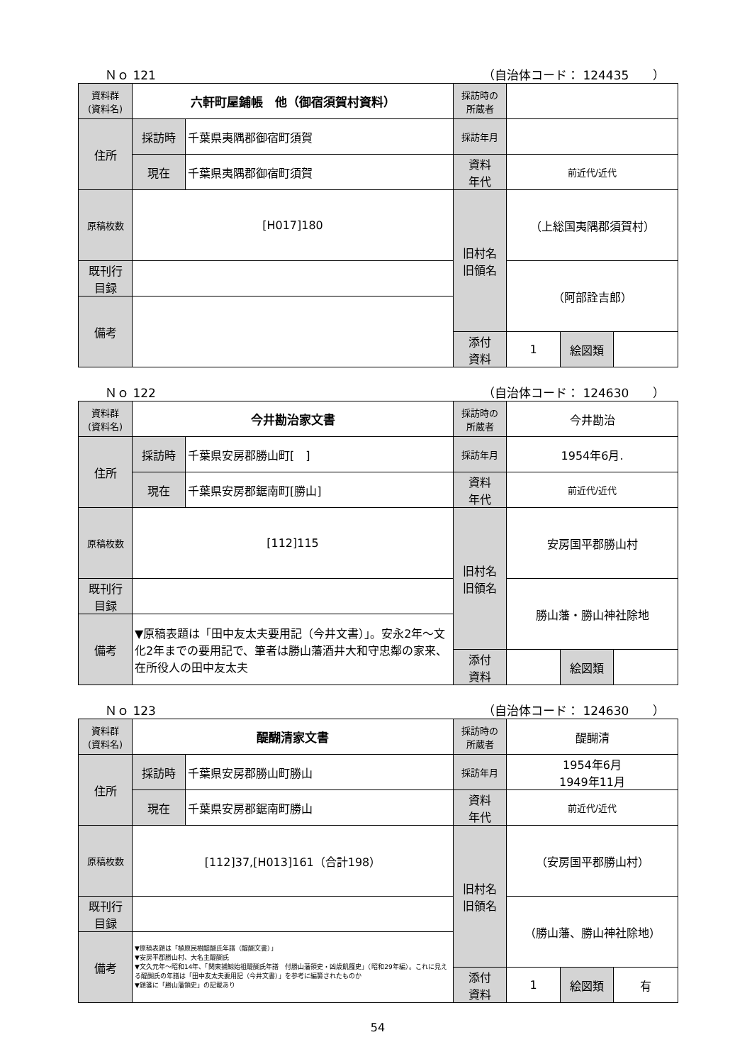Ｎｏ 121 （自治体コード： 124435　　）
| 資料群 (資料名) | 六軒町屋鋪帳 他（御宿須賀村資料） | | 採訪時の 所蔵者 | | | |
| 住所 | 採訪時 | 千葉県夷隅郡御宿町須賀 | 採訪年月 | | | |
| | 現在 | 千葉県夷隅郡御宿町須賀 | 資料 年代 | 前近代/近代 | | |
| 原稿枚数 | [H017]180 | | 旧村名 旧領名 | （上総国夷隅郡須賀村） | | |
| 既刊行 目録 | | | | （阿部詮吉郎） | | |
| 備考 | | | | | | |
| | | | 添付 資料 | 1 | 絵図類 | |
Ｎｏ 122 （自治体コード： 124630　　）
| 資料群 (資料名) | 今井勘治家文書 | | 採訪時の 所蔵者 | 今井勘治 | | |
| 住所 | 採訪時 | 千葉県安房郡勝山町[ ] | 採訪年月 | 1954年6月. | | |
| | 現在 | 千葉県安房郡鋸南町[勝山] | 資料 年代 | 前近代/近代 | | |
| 原稿枚数 | [112]115 | | 旧村名 旧領名 | 安房国平郡勝山村 | | |
| 既刊行 目録 | | | | 勝山藩・勝山神社除地 | | |
| 備考 | ▼原稿表題は「田中友太夫要用記（今井文書）」。安永2年～文化2年までの要用記で、筆者は勝山藩酒井大和守忠鄰の家来、在所役人の田中友太夫 | | | | | |
| | | | 添付 資料 | | 絵図類 | |
Ｎｏ 123 （自治体コード： 124630　　）
| 資料群 (資料名) | 醍醐清家文書 | | 採訪時の 所蔵者 | 醍醐清 | | |
| 住所 | 採訪時 | 千葉県安房郡勝山町勝山 | 採訪年月 | 1954年6月 1949年11月 | | |
| | 現在 | 千葉県安房郡鋸南町勝山 | 資料 年代 | 前近代/近代 | | |
| 原稿枚数 | [112]37,[H013]161（合計198） | | 旧村名 旧領名 | （安房国平郡勝山村） | | |
| 既刊行 目録 | | | | （勝山藩、勝山神社除地） | | |
| 備考 | ▼原稿表題は「植原民樹醍醐氏年譜（醍醐文書）」 ▼安房平郡勝山村、大名主醍醐氏 ▼文久元年～昭和14年、「関東捕鯨始祖醍醐氏年譜 付勝山藩領史・凶歳飢饉史」（昭和29年編）。これに見える醍醐氏の年譜は「田中友太夫要用記（今井文書）」を参考に編纂されたものか ▼題箋に「勝山藩領史」の記載あり | | | | | |
| | | | 添付 資料 | 1 | 絵図類 | 有 |
54